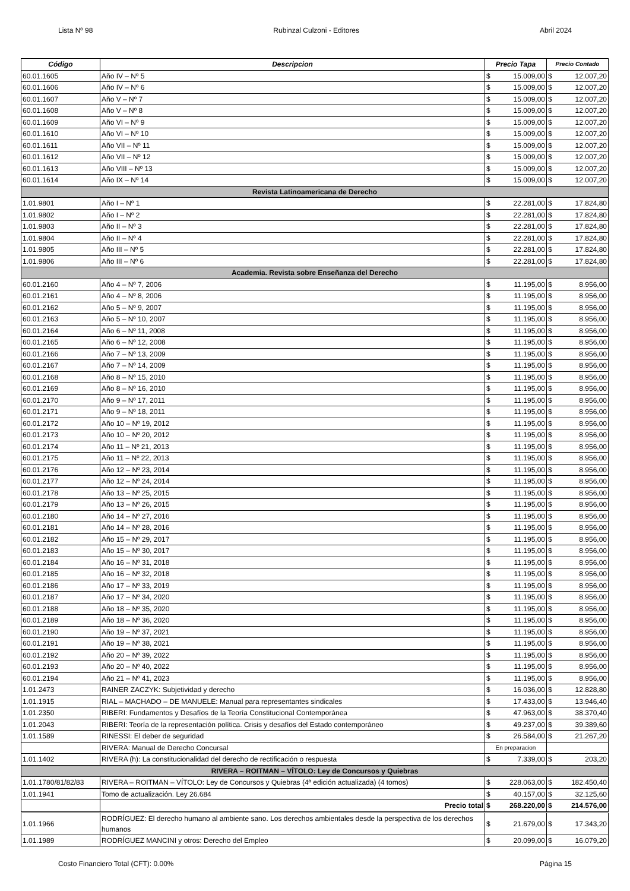Lista Nº 98 Rubinzal Culzoni - Editores Abril 2024
| Código | Descripcion | Precio Tapa | | Precio Contado | |
| --- | --- | --- | --- | --- | --- |
| 60.01.1605 | Año IV – Nº 5 | $ | 15.009,00 | $ | 12.007,20 |
| 60.01.1606 | Año IV – Nº 6 | $ | 15.009,00 | $ | 12.007,20 |
| 60.01.1607 | Año V – Nº 7 | $ | 15.009,00 | $ | 12.007,20 |
| 60.01.1608 | Año V – Nº 8 | $ | 15.009,00 | $ | 12.007,20 |
| 60.01.1609 | Año VI – Nº 9 | $ | 15.009,00 | $ | 12.007,20 |
| 60.01.1610 | Año VI – Nº 10 | $ | 15.009,00 | $ | 12.007,20 |
| 60.01.1611 | Año VII – Nº 11 | $ | 15.009,00 | $ | 12.007,20 |
| 60.01.1612 | Año VII – Nº 12 | $ | 15.009,00 | $ | 12.007,20 |
| 60.01.1613 | Año VIII – Nº 13 | $ | 15.009,00 | $ | 12.007,20 |
| 60.01.1614 | Año IX – Nº 14 | $ | 15.009,00 | $ | 12.007,20 |
| Revista Latinoamericana de Derecho | | | | | |
| 1.01.9801 | Año I – Nº 1 | $ | 22.281,00 | $ | 17.824,80 |
| 1.01.9802 | Año I – Nº 2 | $ | 22.281,00 | $ | 17.824,80 |
| 1.01.9803 | Año II – Nº 3 | $ | 22.281,00 | $ | 17.824,80 |
| 1.01.9804 | Año II – Nº 4 | $ | 22.281,00 | $ | 17.824,80 |
| 1.01.9805 | Año III – Nº 5 | $ | 22.281,00 | $ | 17.824,80 |
| 1.01.9806 | Año III – Nº 6 | $ | 22.281,00 | $ | 17.824,80 |
| Academia. Revista sobre Enseñanza del Derecho | | | | | |
| 60.01.2160 | Año 4 – Nº 7, 2006 | $ | 11.195,00 | $ | 8.956,00 |
| 60.01.2161 | Año 4 – Nº 8, 2006 | $ | 11.195,00 | $ | 8.956,00 |
| 60.01.2162 | Año 5 – Nº 9, 2007 | $ | 11.195,00 | $ | 8.956,00 |
| 60.01.2163 | Año 5 – Nº 10, 2007 | $ | 11.195,00 | $ | 8.956,00 |
| 60.01.2164 | Año 6 – Nº 11, 2008 | $ | 11.195,00 | $ | 8.956,00 |
| 60.01.2165 | Año 6 – Nº 12, 2008 | $ | 11.195,00 | $ | 8.956,00 |
| 60.01.2166 | Año 7 – Nº 13, 2009 | $ | 11.195,00 | $ | 8.956,00 |
| 60.01.2167 | Año 7 – Nº 14, 2009 | $ | 11.195,00 | $ | 8.956,00 |
| 60.01.2168 | Año 8 – Nº 15, 2010 | $ | 11.195,00 | $ | 8.956,00 |
| 60.01.2169 | Año 8 – Nº 16, 2010 | $ | 11.195,00 | $ | 8.956,00 |
| 60.01.2170 | Año 9 – Nº 17, 2011 | $ | 11.195,00 | $ | 8.956,00 |
| 60.01.2171 | Año 9 – Nº 18, 2011 | $ | 11.195,00 | $ | 8.956,00 |
| 60.01.2172 | Año 10 – Nº 19, 2012 | $ | 11.195,00 | $ | 8.956,00 |
| 60.01.2173 | Año 10 – Nº 20, 2012 | $ | 11.195,00 | $ | 8.956,00 |
| 60.01.2174 | Año 11 – Nº 21, 2013 | $ | 11.195,00 | $ | 8.956,00 |
| 60.01.2175 | Año 11 – Nº 22, 2013 | $ | 11.195,00 | $ | 8.956,00 |
| 60.01.2176 | Año 12 – Nº 23, 2014 | $ | 11.195,00 | $ | 8.956,00 |
| 60.01.2177 | Año 12 – Nº 24, 2014 | $ | 11.195,00 | $ | 8.956,00 |
| 60.01.2178 | Año 13 – Nº 25, 2015 | $ | 11.195,00 | $ | 8.956,00 |
| 60.01.2179 | Año 13 – Nº 26, 2015 | $ | 11.195,00 | $ | 8.956,00 |
| 60.01.2180 | Año 14 – Nº 27, 2016 | $ | 11.195,00 | $ | 8.956,00 |
| 60.01.2181 | Año 14 – Nº 28, 2016 | $ | 11.195,00 | $ | 8.956,00 |
| 60.01.2182 | Año 15 – Nº 29, 2017 | $ | 11.195,00 | $ | 8.956,00 |
| 60.01.2183 | Año 15 – Nº 30, 2017 | $ | 11.195,00 | $ | 8.956,00 |
| 60.01.2184 | Año 16 – Nº 31, 2018 | $ | 11.195,00 | $ | 8.956,00 |
| 60.01.2185 | Año 16 – Nº 32, 2018 | $ | 11.195,00 | $ | 8.956,00 |
| 60.01.2186 | Año 17 – Nº 33, 2019 | $ | 11.195,00 | $ | 8.956,00 |
| 60.01.2187 | Año 17 – Nº 34, 2020 | $ | 11.195,00 | $ | 8.956,00 |
| 60.01.2188 | Año 18 – Nº 35, 2020 | $ | 11.195,00 | $ | 8.956,00 |
| 60.01.2189 | Año 18 – Nº 36, 2020 | $ | 11.195,00 | $ | 8.956,00 |
| 60.01.2190 | Año 19 – Nº 37, 2021 | $ | 11.195,00 | $ | 8.956,00 |
| 60.01.2191 | Año 19 – Nº 38, 2021 | $ | 11.195,00 | $ | 8.956,00 |
| 60.01.2192 | Año 20 – Nº 39, 2022 | $ | 11.195,00 | $ | 8.956,00 |
| 60.01.2193 | Año 20 – Nº 40, 2022 | $ | 11.195,00 | $ | 8.956,00 |
| 60.01.2194 | Año 21 – Nº 41, 2023 | $ | 11.195,00 | $ | 8.956,00 |
| 1.01.2473 | RAINER ZACZYK: Subjetividad y derecho | $ | 16.036,00 | $ | 12.828,80 |
| 1.01.1915 | RIAL – MACHADO – DE MANUELE: Manual para representantes sindicales | $ | 17.433,00 | $ | 13.946,40 |
| 1.01.2350 | RIBERI: Fundamentos y Desafíos de la Teoría Constitucional Contemporánea | $ | 47.963,00 | $ | 38.370,40 |
| 1.01.2043 | RIBERI: Teoría de la representación política. Crisis y desafíos del Estado contemporáneo | $ | 49.237,00 | $ | 39.389,60 |
| 1.01.1589 | RINESSI: El deber de seguridad | $ | 26.584,00 | $ | 21.267,20 |
| | RIVERA: Manual de Derecho Concursal | En preparacion | | | |
| 1.01.1402 | RIVERA (h): La constitucionalidad del derecho de rectificación o respuesta | $ | 7.339,00 | $ | 203,20 |
| RIVERA – ROITMAN – VÍTOLO: Ley de Concursos y Quiebras | | | | | |
| 1.01.1780/81/82/83 | RIVERA – ROITMAN – VÍTOLO: Ley de Concursos y Quiebras (4ª edición actualizada) (4 tomos) | $ | 228.063,00 | $ | 182.450,40 |
| 1.01.1941 | Tomo de actualización. Ley 26.684 | $ | 40.157,00 | $ | 32.125,60 |
| | Precio total | $ | 268.220,00 | $ | 214.576,00 |
| 1.01.1966 | RODRÍGUEZ: El derecho humano al ambiente sano. Los derechos ambientales desde la perspectiva de los derechos humanos | $ | 21.679,00 | $ | 17.343,20 |
| 1.01.1989 | RODRÍGUEZ MANCINI y otros: Derecho del Empleo | $ | 20.099,00 | $ | 16.079,20 |
Costo Financiero Total (CFT): 0.00% Página 15